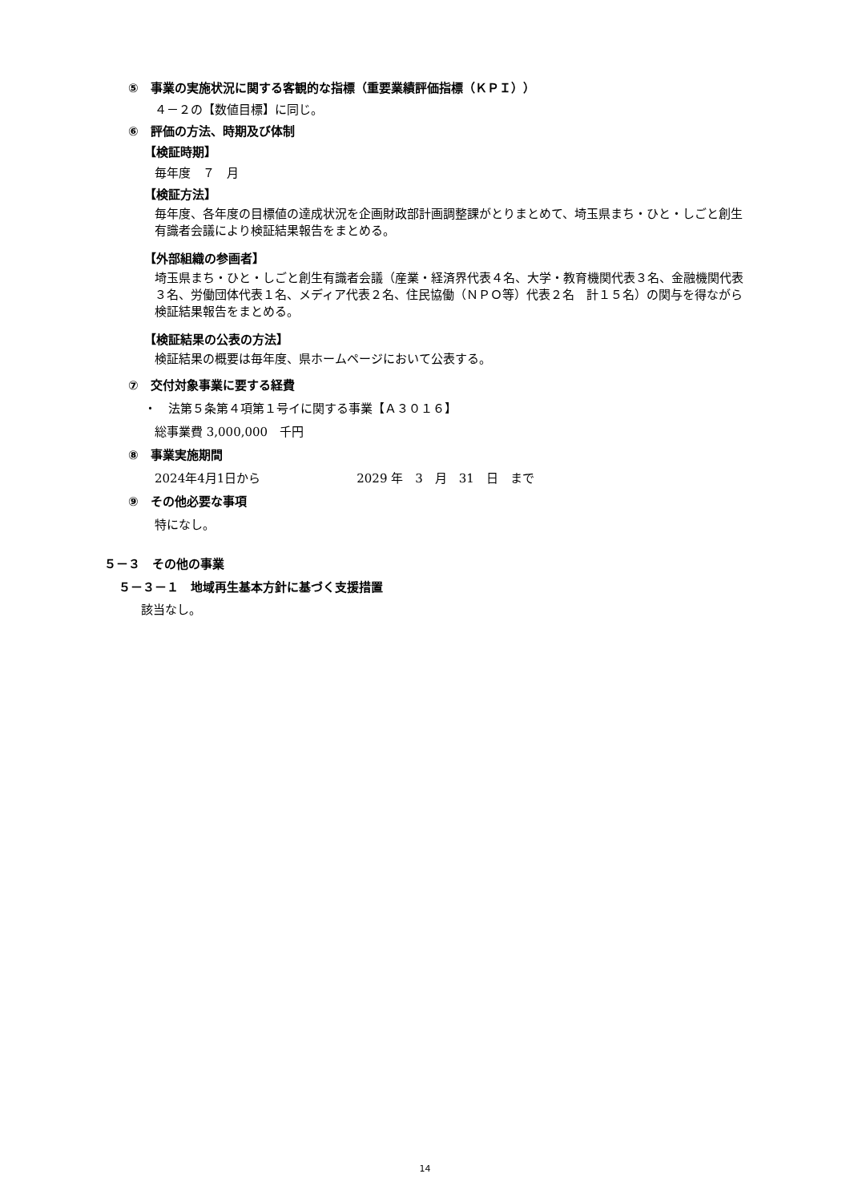⑤　事業の実施状況に関する客観的な指標（重要業績評価指標（ＫＰＩ））
４－２の【数値目標】に同じ。
⑥　評価の方法、時期及び体制
【検証時期】
毎年度　７　月
【検証方法】
毎年度、各年度の目標値の達成状況を企画財政部計画調整課がとりまとめて、埼玉県まち・ひと・しごと創生有識者会議により検証結果報告をまとめる。
【外部組織の参画者】
埼玉県まち・ひと・しごと創生有識者会議（産業・経済界代表４名、大学・教育機関代表３名、金融機関代表３名、労働団体代表１名、メディア代表２名、住民協働（ＮＰＯ等）代表２名　計１５名）の関与を得ながら検証結果報告をまとめる。
【検証結果の公表の方法】
検証結果の概要は毎年度、県ホームページにおいて公表する。
⑦　交付対象事業に要する経費
・　法第５条第４項第１号イに関する事業【Ａ３０１６】
総事業費 3,000,000　千円
⑧　事業実施期間
2024年4月1日から 2029 年　3　月　31　日　まで
⑨　その他必要な事項
特になし。
５－３　その他の事業
５－３－１　地域再生基本方針に基づく支援措置
該当なし。
14